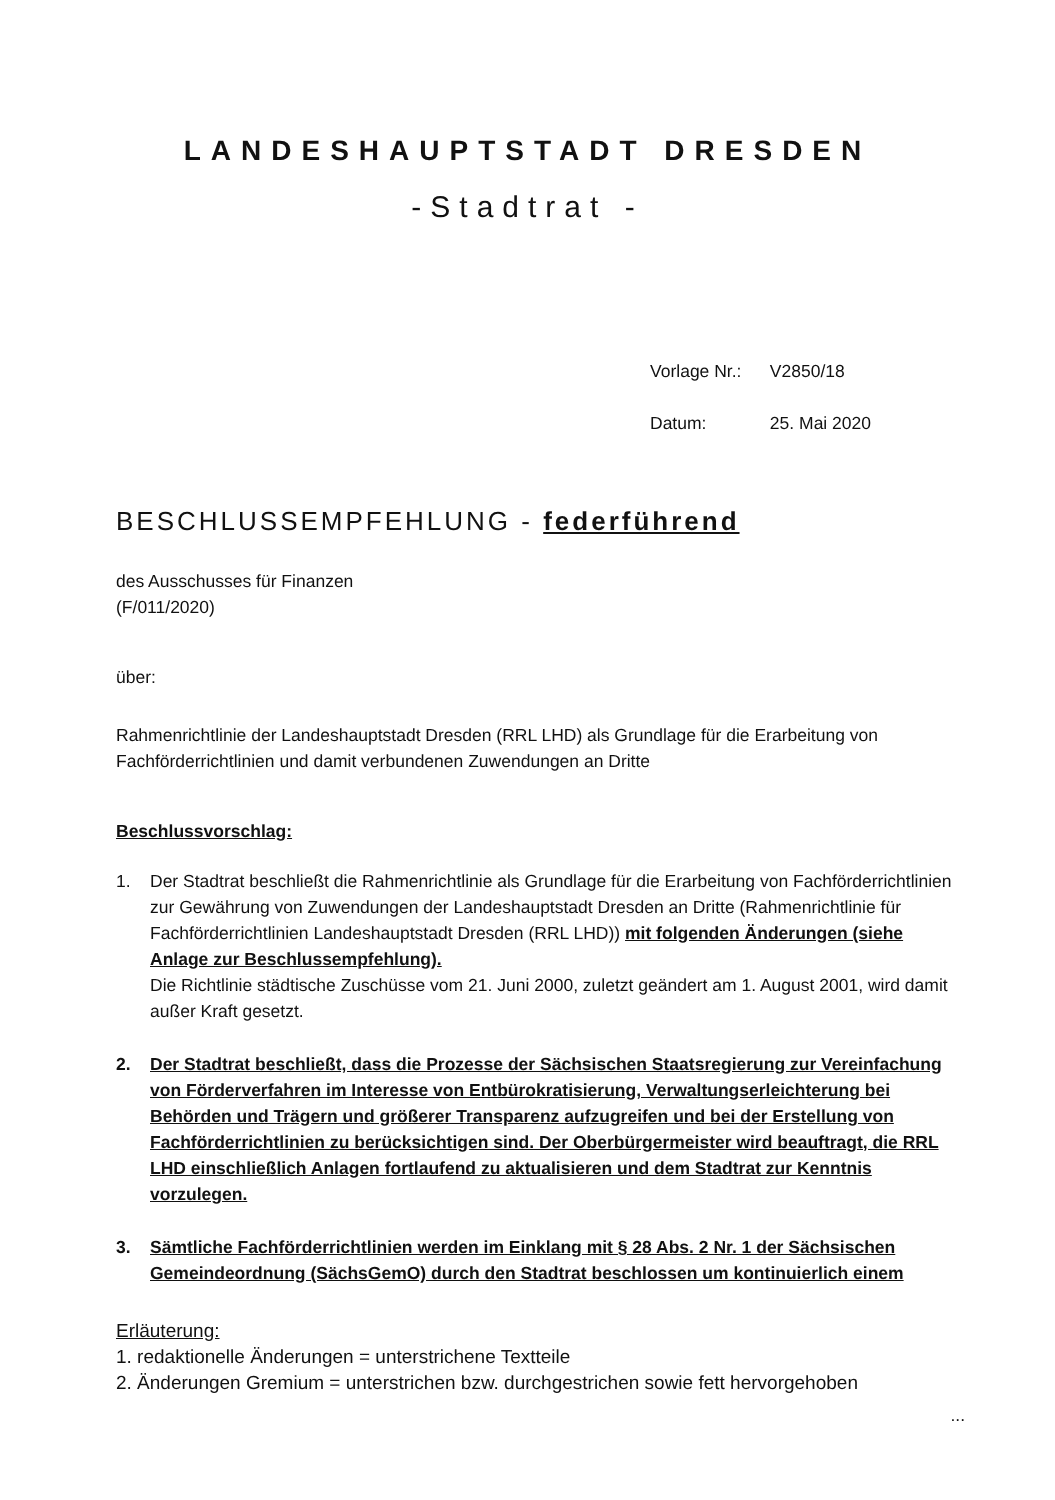LANDESHAUPTSTADT DRESDEN
-Stadtrat -
Vorlage Nr.: V2850/18
Datum: 25. Mai 2020
BESCHLUSSEMPFEHLUNG - federführend
des Ausschusses für Finanzen
(F/011/2020)
über:
Rahmenrichtlinie der Landeshauptstadt Dresden (RRL LHD) als Grundlage für die Erarbeitung von Fachförderrichtlinien und damit verbundenen Zuwendungen an Dritte
Beschlussvorschlag:
1. Der Stadtrat beschließt die Rahmenrichtlinie als Grundlage für die Erarbeitung von Fachförderrichtlinien zur Gewährung von Zuwendungen der Landeshauptstadt Dresden an Dritte (Rahmenrichtlinie für Fachförderrichtlinien Landeshauptstadt Dresden (RRL LHD)) mit folgenden Änderungen (siehe Anlage zur Beschlussempfehlung).
Die Richtlinie städtische Zuschüsse vom 21. Juni 2000, zuletzt geändert am 1. August 2001, wird damit außer Kraft gesetzt.
2. Der Stadtrat beschließt, dass die Prozesse der Sächsischen Staatsregierung zur Vereinfachung von Förderverfahren im Interesse von Entbürokratisierung, Verwaltungserleichterung bei Behörden und Trägern und größerer Transparenz aufzugreifen und bei der Erstellung von Fachförderrichtlinien zu berücksichtigen sind. Der Oberbürgermeister wird beauftragt, die RRL LHD einschließlich Anlagen fortlaufend zu aktualisieren und dem Stadtrat zur Kenntnis vorzulegen.
3. Sämtliche Fachförderrichtlinien werden im Einklang mit § 28 Abs. 2 Nr. 1 der Sächsischen Gemeindeordnung (SächsGemO) durch den Stadtrat beschlossen um kontinuierlich einem
Erläuterung:
1. redaktionelle Änderungen = unterstrichene Textteile
2. Änderungen Gremium = unterstrichen bzw. durchgestrichen sowie fett hervorgehoben
...